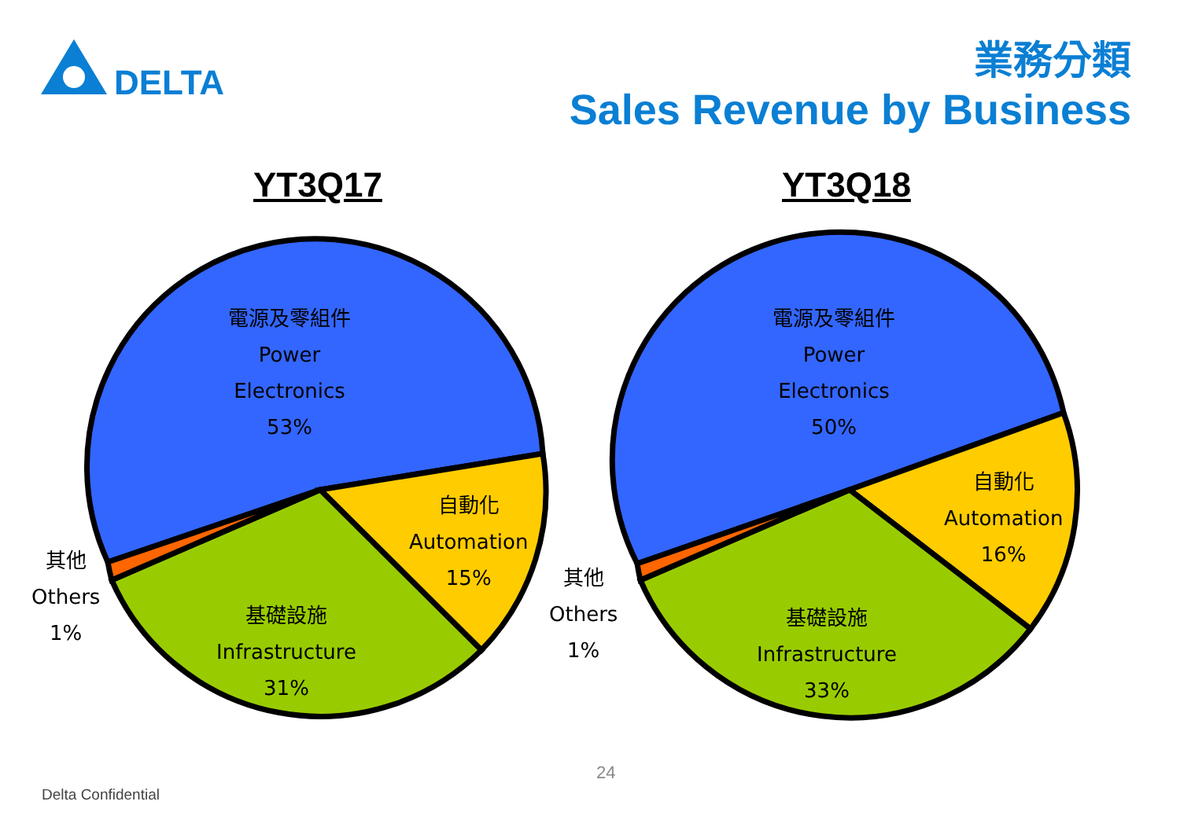DELTA
業務分類
Sales Revenue by Business
YT3Q17 YT3Q18
電源及零組件
Power
Electronics
53%
自動化
Automation
15%
基礎設施
Infrastructure
31%
其他
Others
1%
電源及零組件
Power
Electronics
50%
自動化
Automation
16%
基礎設施
Infrastructure
33%
其他
Others
1%
24
Delta Confidential